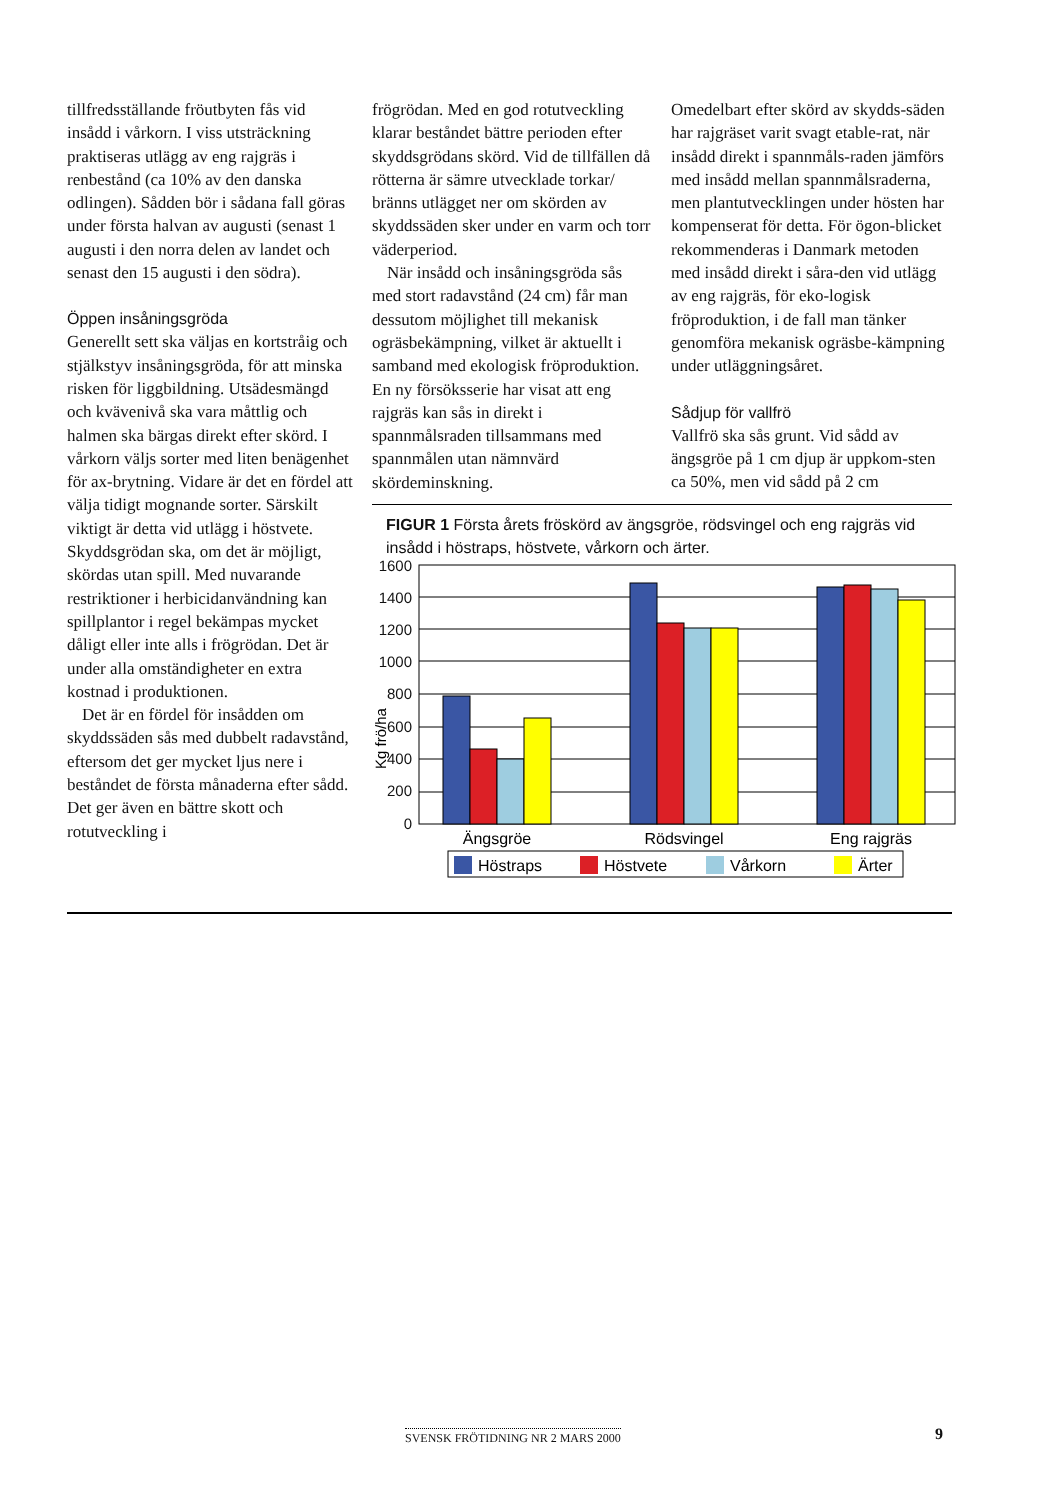tillfredsställande fröutbyten fås vid insådd i vårkorn. I viss utsträckning praktiseras utlägg av eng rajgräs i renbestånd (ca 10% av den danska odlingen). Sådden bör i sådana fall göras under första halvan av augusti (senast 1 augusti i den norra delen av landet och senast den 15 augusti i den södra).
Öppen insåningsgröda
Generellt sett ska väljas en kortstråig och stjälkstyv insåningsgröda, för att minska risken för liggbildning. Utsädesmängd och kvävenivå ska vara måttlig och halmen ska bärgas direkt efter skörd. I vårkorn väljs sorter med liten benägenhet för ax-brytning. Vidare är det en fördel att välja tidigt mognande sorter. Särskilt viktigt är detta vid utlägg i höstvete. Skyddsgrödan ska, om det är möjligt, skördas utan spill. Med nuvarande restriktioner i herbicidanvändning kan spillplantor i regel bekämpas mycket dåligt eller inte alls i frögrödan. Det är under alla omständigheter en extra kostnad i produktionen.
Det är en fördel för insådden om skyddssäden sås med dubbelt radavstånd, eftersom det ger mycket ljus nere i beståndet de första månaderna efter sådd. Det ger även en bättre skott och rotutveckling i
frögrödan. Med en god rotutveckling klarar beståndet bättre perioden efter skyddsgrödans skörd. Vid de tillfällen då rötterna är sämre utvecklade torkar/ bränns utlägget ner om skörden av skyddssäden sker under en varm och torr väderperiod.
När insådd och insåningsgröda sås med stort radavstånd (24 cm) får man dessutom möjlighet till mekanisk ogräsbekämpning, vilket är aktuellt i samband med ekologisk fröproduktion. En ny försöksserie har visat att eng rajgräs kan sås in direkt i spannmålsraden tillsammans med spannmålen utan nämnvärd skördeminskning.
Omedelbart efter skörd av skydds-säden har rajgräset varit svagt etable-rat, när insådd direkt i spannmåls-raden jämförs med insådd mellan spannmålsraderna, men plantutvecklingen under hösten har kompenserat för detta. För ögon-blicket rekommenderas i Danmark metoden med insådd direkt i såra-den vid utlägg av eng rajgräs, för eko-logisk fröproduktion, i de fall man tänker genomföra mekanisk ogräsbe-kämpning under utläggningsåret.
Sådjup för vallfrö
Vallfrö ska sås grunt. Vid sådd av ängsgröe på 1 cm djup är uppkom-sten ca 50%, men vid sådd på 2 cm
FIGUR 1 Första årets fröskörd av ängsgröe, rödsvingel och eng rajgräs vid insådd i höstraps, höstvete, vårkorn och ärter.
Kg frö/ha
1600
1400
1200
1000
800
600
400
200
0
Ängsgröe
Rödsvingel
Eng rajgräs
Höstraps
Höstvete
Vårkorn
Ärter
SVENSK FRÖTIDNING NR 2 MARS 2000
9